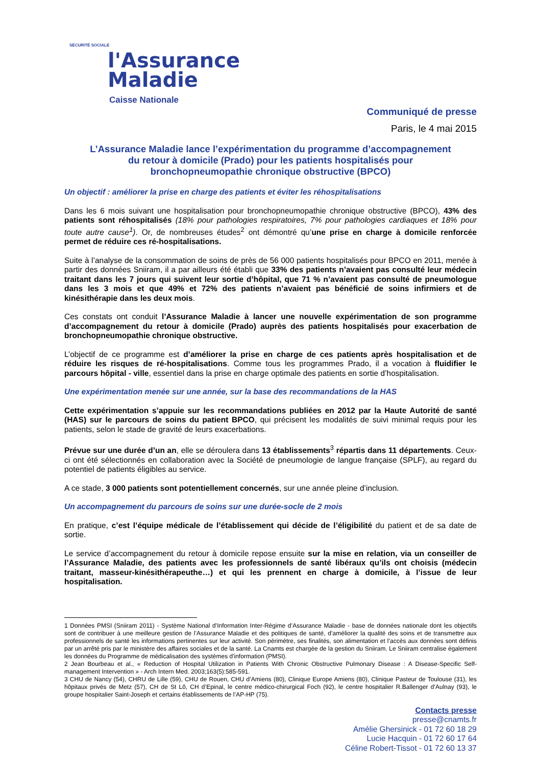SÉCURITÉ SOCIALE
l'Assurance
Maladie
Caisse Nationale
Communiqué de presse
Paris, le 4 mai 2015
L’Assurance Maladie lance l’expérimentation du programme d’accompagnement
du retour à domicile (Prado) pour les patients hospitalisés pour
bronchopneumopathie chronique obstructive (BPCO)
Un objectif : améliorer la prise en charge des patients et éviter les réhospitalisations
Dans les 6 mois suivant une hospitalisation pour bronchopneumopathie chronique obstructive (BPCO), 43% des patients sont réhospitalisés (18% pour pathologies respiratoires, 7% pour pathologies cardiaques et 18% pour toute autre cause<sup>1</sup>). Or, de nombreuses études<sup>2</sup> ont démontré qu’une prise en charge à domicile renforcée permet de réduire ces ré-hospitalisations.
Suite à l’analyse de la consommation de soins de près de 56 000 patients hospitalisés pour BPCO en 2011, menée à partir des données Sniiram, il a par ailleurs été établi que 33% des patients n’avaient pas consulté leur médecin traitant dans les 7 jours qui suivent leur sortie d’hôpital, que 71 % n’avaient pas consulté de pneumologue dans les 3 mois et que 49% et 72% des patients n’avaient pas bénéficié de soins infirmiers et de kinésithérapie dans les deux mois.
Ces constats ont conduit l’Assurance Maladie à lancer une nouvelle expérimentation de son programme d’accompagnement du retour à domicile (Prado) auprès des patients hospitalisés pour exacerbation de bronchopneumopathie chronique obstructive.
L’objectif de ce programme est d’améliorer la prise en charge de ces patients après hospitalisation et de réduire les risques de ré-hospitalisations. Comme tous les programmes Prado, il a vocation à fluidifier le parcours hôpital - ville, essentiel dans la prise en charge optimale des patients en sortie d’hospitalisation.
Une expérimentation menée sur une année, sur la base des recommandations de la HAS
Cette expérimentation s’appuie sur les recommandations publiées en 2012 par la Haute Autorité de santé (HAS) sur le parcours de soins du patient BPCO, qui précisent les modalités de suivi minimal requis pour les patients, selon le stade de gravité de leurs exacerbations.
Prévue sur une durée d’un an, elle se déroulera dans 13 établissements<sup>3</sup> répartis dans 11 départements. Ceux-ci ont été sélectionnés en collaboration avec la Société de pneumologie de langue française (SPLF), au regard du potentiel de patients éligibles au service.
A ce stade, 3 000 patients sont potentiellement concernés, sur une année pleine d’inclusion.
Un accompagnement du parcours de soins sur une durée-socle de 2 mois
En pratique, c’est l’équipe médicale de l’établissement qui décide de l’éligibilité du patient et de sa date de sortie.
Le service d’accompagnement du retour à domicile repose ensuite sur la mise en relation, via un conseiller de l’Assurance Maladie, des patients avec les professionnels de santé libéraux qu’ils ont choisis (médecin traitant, masseur-kinésithérapeuthe…) et qui les prennent en charge à domicile, à l’issue de leur hospitalisation.
1 Données PMSI (Sniiram 2011) - Système National d’Information Inter-Régime d’Assurance Maladie - base de données nationale dont les objectifs sont de contribuer à une meilleure gestion de l’Assurance Maladie et des politiques de santé, d’améliorer la qualité des soins et de transmettre aux professionnels de santé les informations pertinentes sur leur activité. Son périmètre, ses finalités, son alimentation et l’accès aux données sont définis par un arrêté pris par le ministère des affaires sociales et de la santé. La Cnamts est chargée de la gestion du Sniiram. Le Sniiram centralise également les données du Programme de médicalisation des systèmes d'information (PMSI).
2 Jean Bourbeau et al., « Reduction of Hospital Utilization in Patients With Chronic Obstructive Pulmonary Disease : A Disease-Specific Self-management Intervention » - Arch Intern Med. 2003;163(5):585-591.
3 CHU de Nancy (54), CHRU de Lille (59), CHU de Rouen, CHU d’Amiens (80), Clinique Europe Amiens (80), Clinique Pasteur de Toulouse (31), les hôpitaux privés de Metz (57), CH de St Lô, CH d’Epinal, le centre médico-chirurgical Foch (92), le centre hospitalier R.Ballenger d’Aulnay (93), le groupe hospitalier Saint-Joseph et certains établissements de l’AP-HP (75).
Contacts presse
presse@cnamts.fr
Amélie Ghersinick - 01 72 60 18 29
Lucie Hacquin - 01 72 60 17 64
Céline Robert-Tissot - 01 72 60 13 37